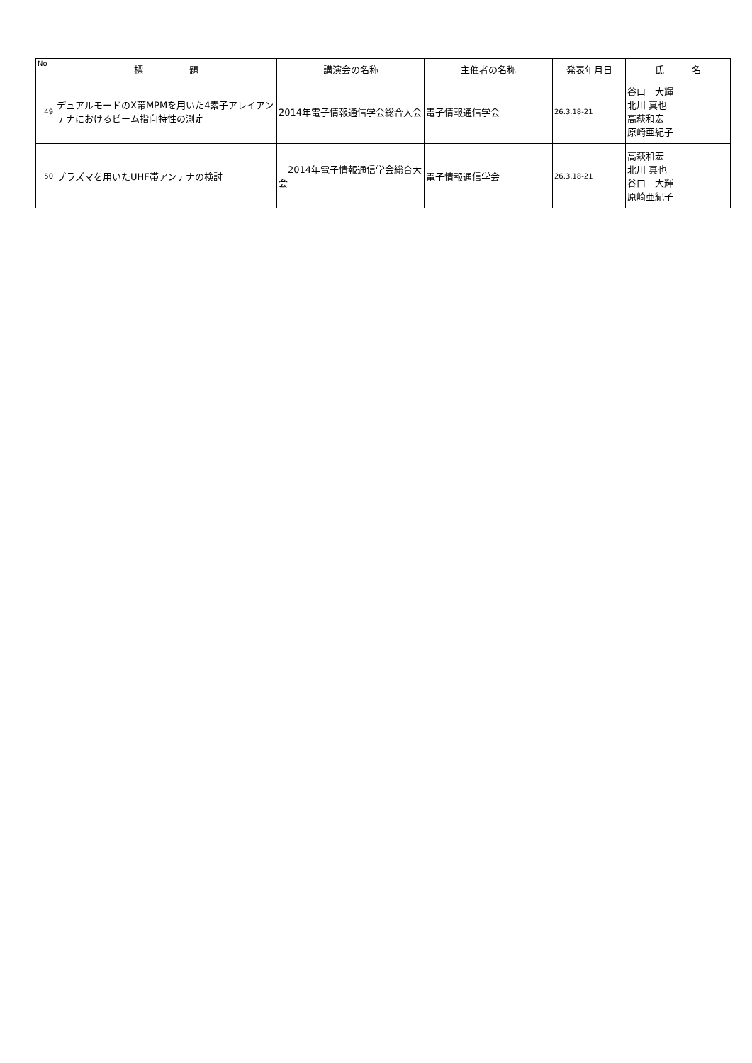| No | 標 題 | 講演会の名称 | 主催者の名称 | 発表年月日 | 氏 名 |
| --- | --- | --- | --- | --- | --- |
| 49 | デュアルモードのX帯MPMを用いた4素子アレイアンテナにおけるビーム指向特性の測定 | 2014年電子情報通信学会総合大会 | 電子情報通信学会 | 26.3.18-21 | 谷口 大輝 北川 真也 高萩和宏 原崎亜紀子 |
| 50 | プラズマを用いたUHF帯アンテナの検討 | 2014年電子情報通信学会総合大会 | 電子情報通信学会 | 26.3.18-21 | 高萩和宏 北川 真也 谷口 大輝 原崎亜紀子 |